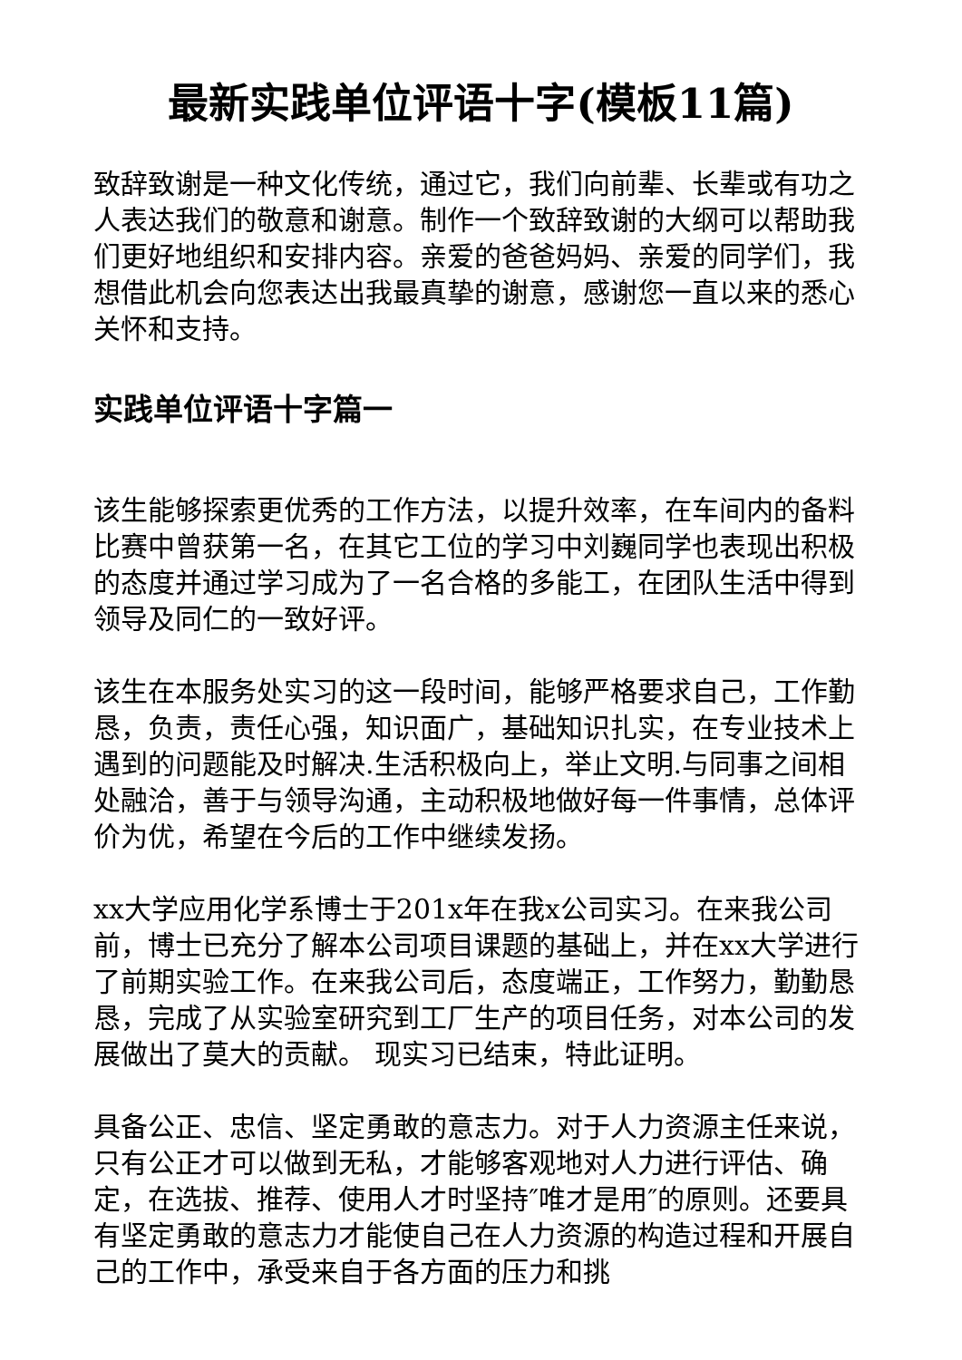最新实践单位评语十字(模板11篇)
致辞致谢是一种文化传统，通过它，我们向前辈、长辈或有功之人表达我们的敬意和谢意。制作一个致辞致谢的大纲可以帮助我们更好地组织和安排内容。亲爱的爸爸妈妈、亲爱的同学们，我想借此机会向您表达出我最真挚的谢意，感谢您一直以来的悉心关怀和支持。
实践单位评语十字篇一
该生能够探索更优秀的工作方法，以提升效率，在车间内的备料比赛中曾获第一名，在其它工位的学习中刘巍同学也表现出积极的态度并通过学习成为了一名合格的多能工，在团队生活中得到领导及同仁的一致好评。
该生在本服务处实习的这一段时间，能够严格要求自己，工作勤恳，负责，责任心强，知识面广，基础知识扎实，在专业技术上遇到的问题能及时解决.生活积极向上，举止文明.与同事之间相处融洽，善于与领导沟通，主动积极地做好每一件事情，总体评价为优，希望在今后的工作中继续发扬。
xx大学应用化学系博士于201x年在我x公司实习。在来我公司前，博士已充分了解本公司项目课题的基础上，并在xx大学进行了前期实验工作。在来我公司后，态度端正，工作努力，勤勤恳恳，完成了从实验室研究到工厂生产的项目任务，对本公司的发展做出了莫大的贡献。 现实习已结束，特此证明。
具备公正、忠信、坚定勇敢的意志力。对于人力资源主任来说，只有公正才可以做到无私，才能够客观地对人力进行评估、确定，在选拔、推荐、使用人才时坚持″唯才是用″的原则。还要具有坚定勇敢的意志力才能使自己在人力资源的构造过程和开展自己的工作中，承受来自于各方面的压力和挑